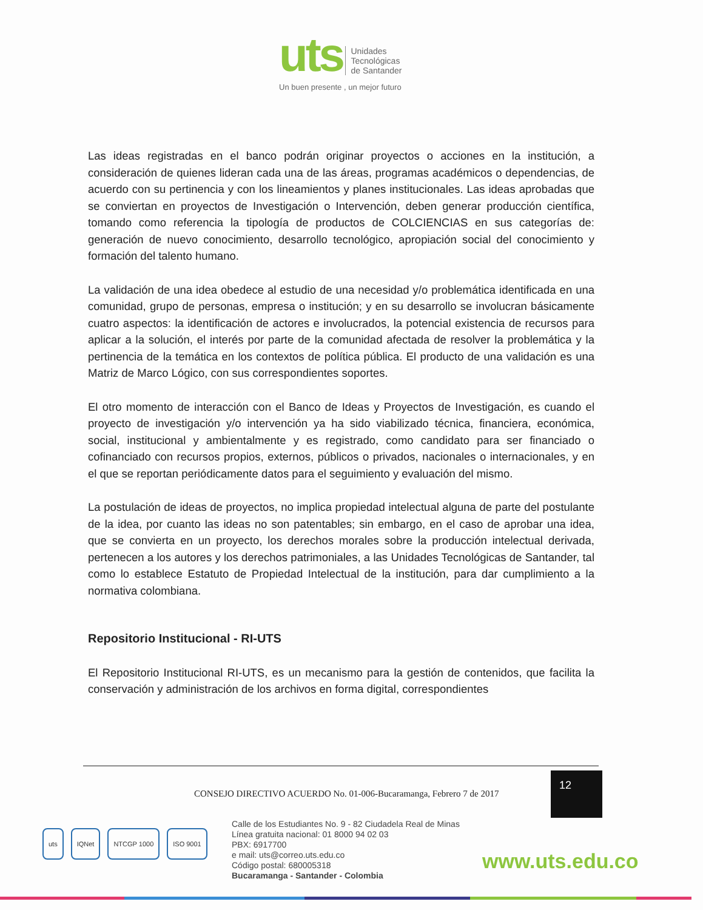uts Unidades
Tecnológicas
de Santander
Un buen presente , un mejor futuro
Las ideas registradas en el banco podrán originar proyectos o acciones en la institución, a consideración de quienes lideran cada una de las áreas, programas académicos o dependencias, de acuerdo con su pertinencia y con los lineamientos y planes institucionales. Las ideas aprobadas que se conviertan en proyectos de Investigación o Intervención, deben generar producción científica, tomando como referencia la tipología de productos de COLCIENCIAS en sus categorías de: generación de nuevo conocimiento, desarrollo tecnológico, apropiación social del conocimiento y formación del talento humano.
La validación de una idea obedece al estudio de una necesidad y/o problemática identificada en una comunidad, grupo de personas, empresa o institución; y en su desarrollo se involucran básicamente cuatro aspectos: la identificación de actores e involucrados, la potencial existencia de recursos para aplicar a la solución, el interés por parte de la comunidad afectada de resolver la problemática y la pertinencia de la temática en los contextos de política pública. El producto de una validación es una Matriz de Marco Lógico, con sus correspondientes soportes.
El otro momento de interacción con el Banco de Ideas y Proyectos de Investigación, es cuando el proyecto de investigación y/o intervención ya ha sido viabilizado técnica, financiera, económica, social, institucional y ambientalmente y es registrado, como candidato para ser financiado o cofinanciado con recursos propios, externos, públicos o privados, nacionales o internacionales, y en el que se reportan periódicamente datos para el seguimiento y evaluación del mismo.
La postulación de ideas de proyectos, no implica propiedad intelectual alguna de parte del postulante de la idea, por cuanto las ideas no son patentables; sin embargo, en el caso de aprobar una idea, que se convierta en un proyecto, los derechos morales sobre la producción intelectual derivada, pertenecen a los autores y los derechos patrimoniales, a las Unidades Tecnológicas de Santander, tal como lo establece Estatuto de Propiedad Intelectual de la institución, para dar cumplimiento a la normativa colombiana.
Repositorio Institucional - RI-UTS
El Repositorio Institucional RI-UTS, es un mecanismo para la gestión de contenidos, que facilita la conservación y administración de los archivos en forma digital, correspondientes
CONSEJO DIRECTIVO ACUERDO No. 01-006-Bucaramanga, Febrero 7 de 2017
12
uts IQNet NTCGP 1000 ISO 9001
Calle de los Estudiantes No. 9 - 82 Ciudadela Real de Minas
Línea gratuita nacional: 01 8000 94 02 03
PBX: 6917700
e mail: uts@correo.uts.edu.co
Código postal: 680005318
Bucaramanga - Santander - Colombia
www.uts.edu.co